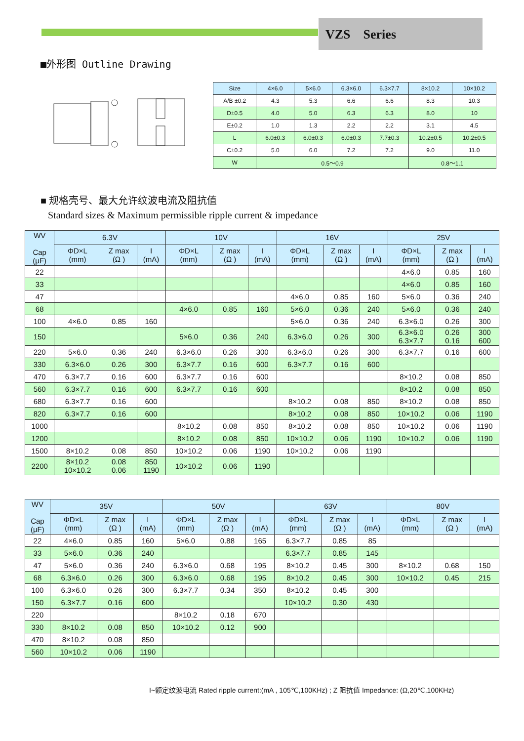VZS Series
■外形图 Outline Drawing
| Size | 4×6.0 | 5×6.0 | 6.3×6.0 | 6.3×7.7 | 8×10.2 | 10×10.2 |
| A/B ±0.2 | 4.3 | 5.3 | 6.6 | 6.6 | 8.3 | 10.3 |
| D±0.5 | 4.0 | 5.0 | 6.3 | 6.3 | 8.0 | 10 |
| E±0.2 | 1.0 | 1.3 | 2.2 | 2.2 | 3.1 | 4.5 |
| L | 6.0±0.3 | 6.0±0.3 | 6.0±0.3 | 7.7±0.3 | 10.2±0.5 | 10.2±0.5 |
| C±0.2 | 5.0 | 6.0 | 7.2 | 7.2 | 9.0 | 11.0 |
| W | 0.5～0.9 | | | | 0.8～1.1 | |
■ 规格壳号、最大允许纹波电流及阻抗值
Standard sizes & Maximum permissible ripple current & impedance
| WV Cap (μF) | 6.3V | | | 10V | | | 16V | | | 25V | | |
| | ΦD×L (mm) | Z max (Ω ) | I (mA) | ΦD×L (mm) | Z max (Ω ) | I (mA) | ΦD×L (mm) | Z max (Ω ) | I (mA) | ΦD×L (mm) | Z max (Ω ) | I (mA) |
| 22 | | | | | | | | | | 4×6.0 | 0.85 | 160 |
| 33 | | | | | | | | | | 4×6.0 | 0.85 | 160 |
| 47 | | | | | | | 4×6.0 | 0.85 | 160 | 5×6.0 | 0.36 | 240 |
| 68 | | | | 4×6.0 | 0.85 | 160 | 5×6.0 | 0.36 | 240 | 5×6.0 | 0.36 | 240 |
| 100 | 4×6.0 | 0.85 | 160 | | | | 5×6.0 | 0.36 | 240 | 6.3×6.0 | 0.26 | 300 |
| 150 | | | | 5×6.0 | 0.36 | 240 | 6.3×6.0 | 0.26 | 300 | 6.3×6.0 6.3×7.7 | 0.26 0.16 | 300 600 |
| 220 | 5×6.0 | 0.36 | 240 | 6.3×6.0 | 0.26 | 300 | 6.3×6.0 | 0.26 | 300 | 6.3×7.7 | 0.16 | 600 |
| 330 | 6.3×6.0 | 0.26 | 300 | 6.3×7.7 | 0.16 | 600 | 6.3×7.7 | 0.16 | 600 | | | |
| 470 | 6.3×7.7 | 0.16 | 600 | 6.3×7.7 | 0.16 | 600 | | | | 8×10.2 | 0.08 | 850 |
| 560 | 6.3×7.7 | 0.16 | 600 | 6.3×7.7 | 0.16 | 600 | | | | 8×10.2 | 0.08 | 850 |
| 680 | 6.3×7.7 | 0.16 | 600 | | | | 8×10.2 | 0.08 | 850 | 8×10.2 | 0.08 | 850 |
| 820 | 6.3×7.7 | 0.16 | 600 | | | | 8×10.2 | 0.08 | 850 | 10×10.2 | 0.06 | 1190 |
| 1000 | | | | 8×10.2 | 0.08 | 850 | 8×10.2 | 0.08 | 850 | 10×10.2 | 0.06 | 1190 |
| 1200 | | | | 8×10.2 | 0.08 | 850 | 10×10.2 | 0.06 | 1190 | 10×10.2 | 0.06 | 1190 |
| 1500 | 8×10.2 | 0.08 | 850 | 10×10.2 | 0.06 | 1190 | 10×10.2 | 0.06 | 1190 | | | |
| 2200 | 8×10.2 10×10.2 | 0.08 0.06 | 850 1190 | 10×10.2 | 0.06 | 1190 | | | | | | |
| WV Cap (μF) | 35V | | | 50V | | | 63V | | | 80V | | |
| | ΦD×L (mm) | Z max (Ω ) | I (mA) | ΦD×L (mm) | Z max (Ω ) | I (mA) | ΦD×L (mm) | Z max (Ω ) | I (mA) | ΦD×L (mm) | Z max (Ω ) | I (mA) |
| 22 | 4×6.0 | 0.85 | 160 | 5×6.0 | 0.88 | 165 | 6.3×7.7 | 0.85 | 85 | | | |
| 33 | 5×6.0 | 0.36 | 240 | | | | 6.3×7.7 | 0.85 | 145 | | | |
| 47 | 5×6.0 | 0.36 | 240 | 6.3×6.0 | 0.68 | 195 | 8×10.2 | 0.45 | 300 | 8×10.2 | 0.68 | 150 |
| 68 | 6.3×6.0 | 0.26 | 300 | 6.3×6.0 | 0.68 | 195 | 8×10.2 | 0.45 | 300 | 10×10.2 | 0.45 | 215 |
| 100 | 6.3×6.0 | 0.26 | 300 | 6.3×7.7 | 0.34 | 350 | 8×10.2 | 0.45 | 300 | | | |
| 150 | 6.3×7.7 | 0.16 | 600 | | | | 10×10.2 | 0.30 | 430 | | | |
| 220 | | | | 8×10.2 | 0.18 | 670 | | | | | | |
| 330 | 8×10.2 | 0.08 | 850 | 10×10.2 | 0.12 | 900 | | | | | | |
| 470 | 8×10.2 | 0.08 | 850 | | | | | | | | | |
| 560 | 10×10.2 | 0.06 | 1190 | | | | | | | | | |
I~额定纹波电流 Rated ripple current:(mA , 105℃,100KHz) ; Z 阻抗值 Impedance: (Ω,20℃,100KHz)